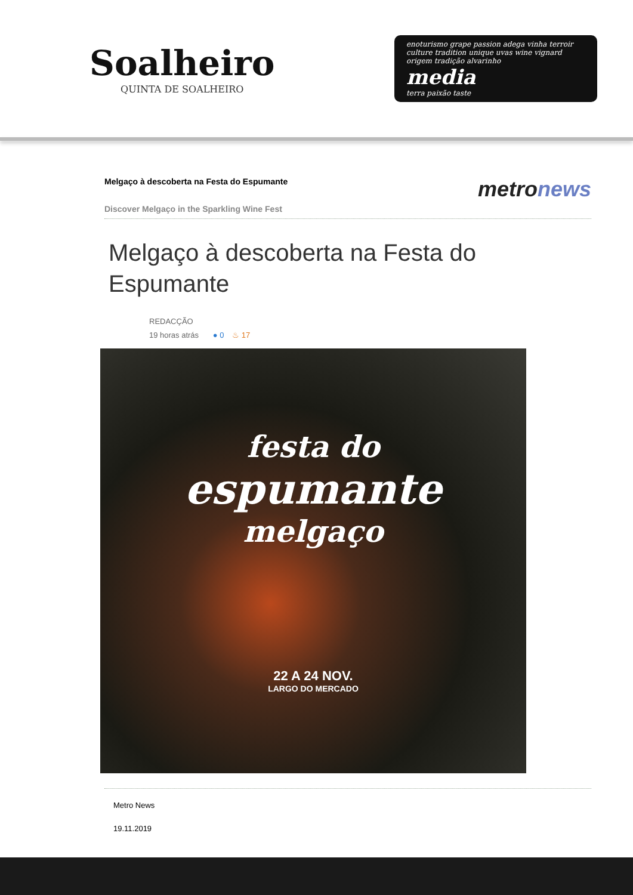Soalheiro
QUINTA DE SOALHEIRO
enoturismo grape passion adega vinha terroir culture tradition unique uvas wine vignard origem tradição alvarinho
media
terra paixão taste
Melgaço à descoberta na Festa do Espumante
Discover Melgaço in the Sparkling Wine Fest
metronews
Melgaço à descoberta na Festa do Espumante
REDACÇÃO
19 horas atrás ● 0 ♨ 17
festa do
espumante
melgaço
22 A 24 NOV.
LARGO DO MERCADO
Metro News
19.11.2019